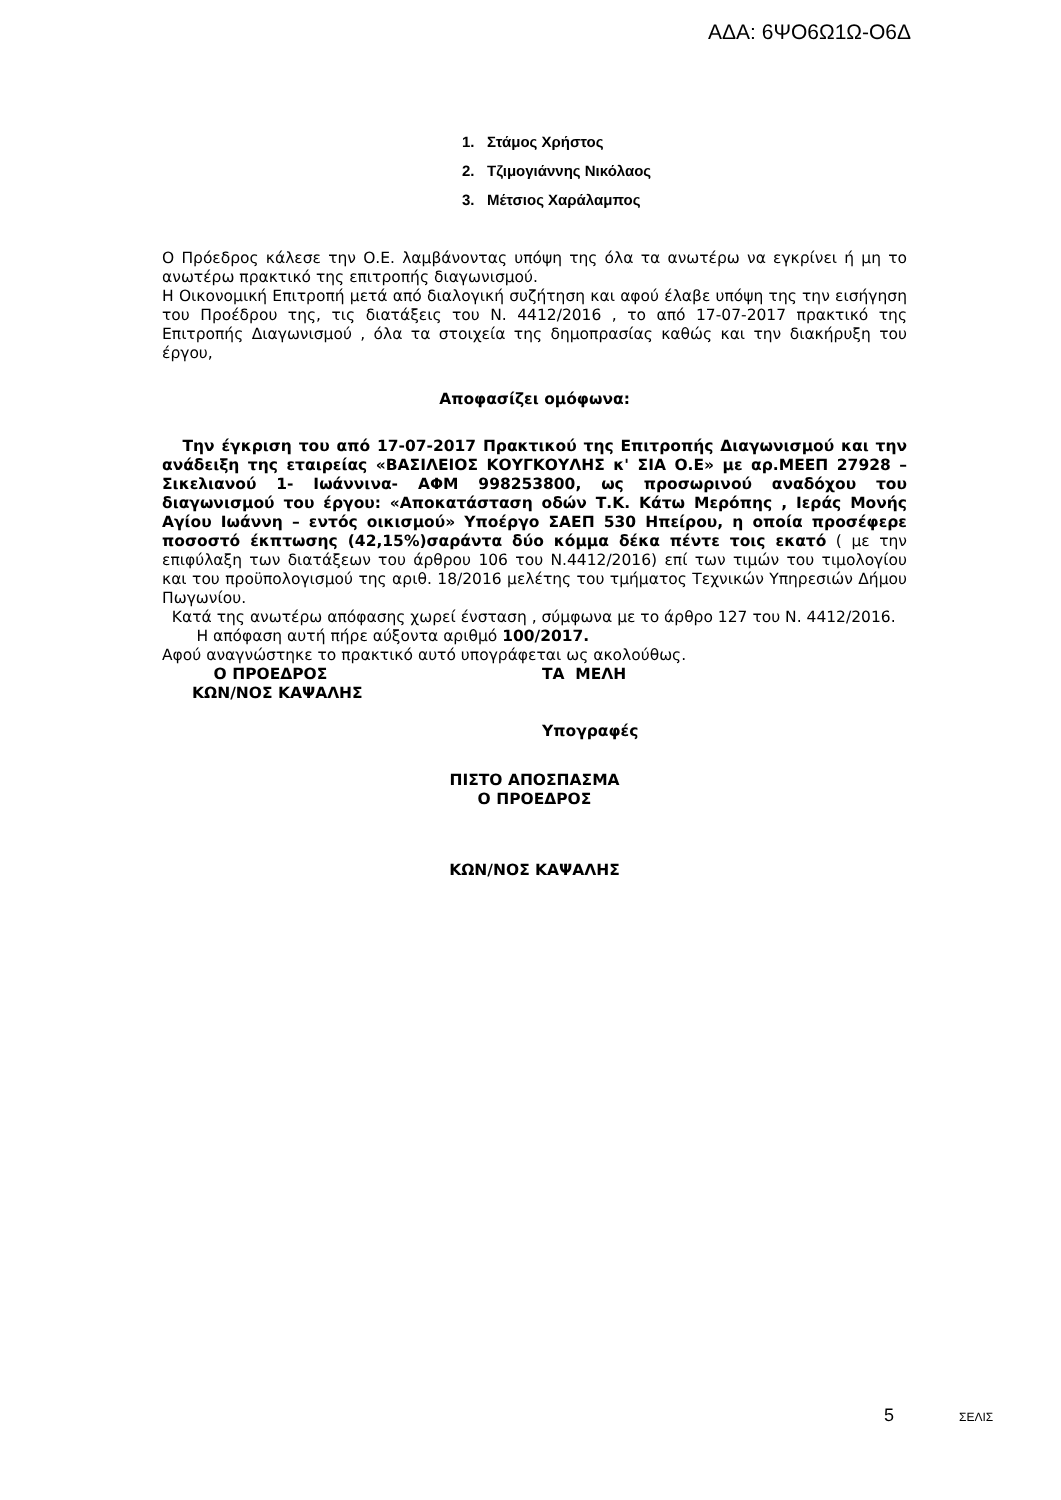ΑΔΑ: 6ΨΟ6Ω1Ω-Ο6Δ
1. Στάμος Χρήστος
2. Τζιμογιάννης Νικόλαος
3. Μέτσιος Χαράλαμπος
Ο Πρόεδρος κάλεσε την Ο.Ε. λαμβάνοντας υπόψη της όλα τα ανωτέρω να εγκρίνει ή μη το ανωτέρω πρακτικό της επιτροπής διαγωνισμού.
Η Οικονομική Επιτροπή μετά από διαλογική συζήτηση και αφού έλαβε υπόψη της την εισήγηση του Προέδρου της, τις διατάξεις του Ν. 4412/2016 , το από 17-07-2017 πρακτικό της Επιτροπής Διαγωνισμού , όλα τα στοιχεία της δημοπρασίας καθώς και την διακήρυξη του έργου,
Αποφασίζει ομόφωνα:
Την έγκριση του από 17-07-2017 Πρακτικού της Επιτροπής Διαγωνισμού και την ανάδειξη της εταιρείας «ΒΑΣΙΛΕΙΟΣ ΚΟΥΓΚΟΥΛΗΣ κ' ΣΙΑ Ο.Ε» με αρ.ΜΕΕΠ 27928 – Σικελιανού 1- Ιωάννινα- ΑΦΜ 998253800, ως προσωρινού αναδόχου του διαγωνισμού του έργου: «Αποκατάσταση οδών Τ.Κ. Κάτω Μερόπης , Ιεράς Μονής Αγίου Ιωάννη – εντός οικισμού» Υποέργο ΣΑΕΠ 530 Ηπείρου, η οποία προσέφερε ποσοστό έκπτωσης (42,15%)σαράντα δύο κόμμα δέκα πέντε τοις εκατό ( με την επιφύλαξη των διατάξεων του άρθρου 106 του Ν.4412/2016) επί των τιμών του τιμολογίου και του προϋπολογισμού της αριθ. 18/2016 μελέτης του τμήματος Τεχνικών Υπηρεσιών Δήμου Πωγωνίου.
Κατά της ανωτέρω απόφασης χωρεί ένσταση , σύμφωνα με το άρθρο 127 του Ν. 4412/2016.
Η απόφαση αυτή πήρε αύξοντα αριθμό 100/2017.
Αφού αναγνώστηκε το πρακτικό αυτό υπογράφεται ως ακολούθως.
Ο ΠΡΟΕΔΡΟΣ
ΚΩΝ/ΝΟΣ ΚΑΨΑΛΗΣ
ΤΑ ΜΕΛΗ
Υπογραφές
ΠΙΣΤΟ ΑΠΟΣΠΑΣΜΑ
Ο ΠΡΟΕΔΡΟΣ
ΚΩΝ/ΝΟΣ ΚΑΨΑΛΗΣ
5 ΣΕΛΙΣ